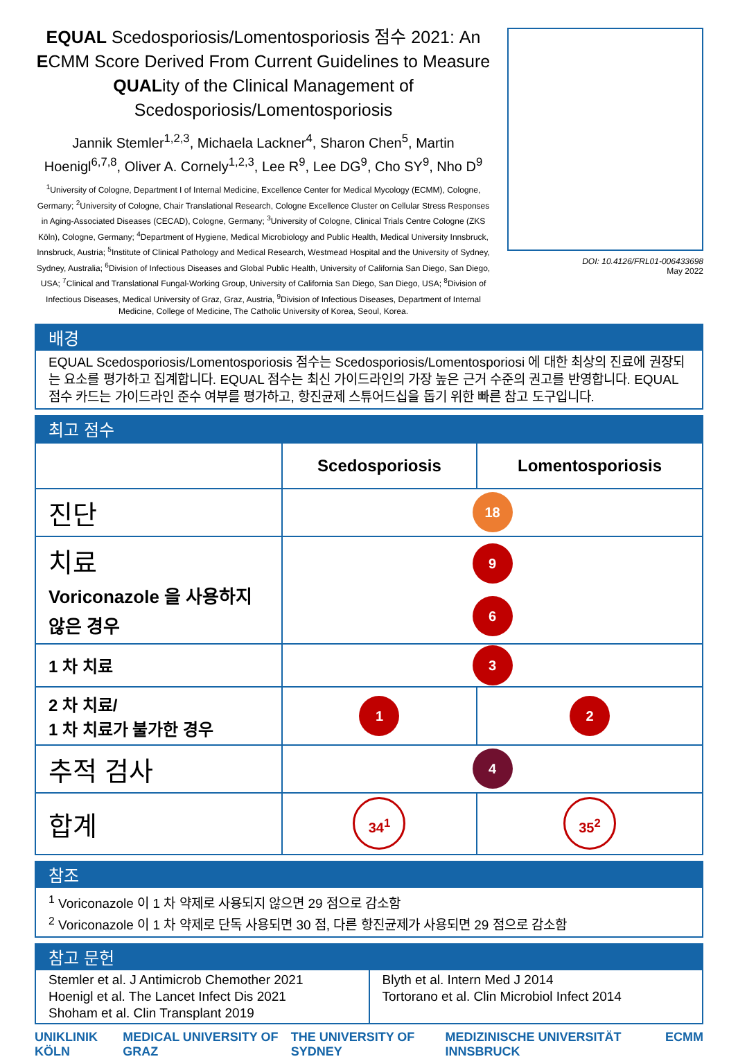EQUAL Scedosporiosis/Lomentosporiosis 점수 2021: An ECMM Score Derived From Current Guidelines to Measure QUALity of the Clinical Management of Scedosporiosis/Lomentosporiosis
Jannik Stemler<sup>1,2,3</sup>, Michaela Lackner<sup>4</sup>, Sharon Chen<sup>5</sup>, Martin Hoenigl<sup>6,7,8</sup>, Oliver A. Cornely<sup>1,2,3</sup>, Lee R<sup>9</sup>, Lee DG<sup>9</sup>, Cho SY<sup>9</sup>, Nho D<sup>9</sup>
<sup>1</sup> University of Cologne, Department I of Internal Medicine, Excellence Center for Medical Mycology (ECMM), Cologne, Germany; <sup>2</sup>University of Cologne, Chair Translational Research, Cologne Excellence Cluster on Cellular Stress Responses in Aging-Associated Diseases (CECAD), Cologne, Germany; <sup>3</sup>University of Cologne, Clinical Trials Centre Cologne (ZKS Köln), Cologne, Germany; <sup>4</sup>Department of Hygiene, Medical Microbiology and Public Health, Medical University Innsbruck, Innsbruck, Austria; <sup>5</sup>Institute of Clinical Pathology and Medical Research, Westmead Hospital and the University of Sydney, Sydney, Australia; <sup>6</sup>Division of Infectious Diseases and Global Public Health, University of California San Diego, San Diego, USA; <sup>7</sup>Clinical and Translational Fungal-Working Group, University of California San Diego, San Diego, USA; <sup>8</sup>Division of Infectious Diseases, Medical University of Graz, Graz, Austria, <sup>9</sup>Division of Infectious Diseases, Department of Internal Medicine, College of Medicine, The Catholic University of Korea, Seoul, Korea.
DOI: 10.4126/FRL01-006433698
May 2022
배경
EQUAL Scedosporiosis/Lomentosporiosis 점수는 Scedosporiosis/Lomentosporiosi 에 대한 최상의 진료에 권장되는 요소를 평가하고 집계합니다. EQUAL 점수는 최신 가이드라인의 가장 높은 근거 수준의 권고를 반영합니다. EQUAL 점수 카드는 가이드라인 준수 여부를 평가하고, 항진균제 스튜어드십을 돕기 위한 빠른 참고 도구입니다.
최고 점수
| | Scedosporiosis | Lomentosporiosis |
| --- | --- | --- |
| 진단 | 18 | |
| 치료 Voriconazole 을 사용하지 않은 경우 | 9 6 | |
| 1 차 치료 | 3 | |
| 2 차 치료/ 1 차 치료가 불가한 경우 | 1 | 2 |
| 추적 검사 | 4 | |
| 합계 | 34<sup>1</sup> | 35<sup>2</sup> |
참조
<sup>1</sup> Voriconazole 이 1 차 약제로 사용되지 않으면 29 점으로 감소함
<sup>2</sup> Voriconazole 이 1 차 약제로 단독 사용되면 30 점, 다른 항진균제가 사용되면 29 점으로 감소함
참고 문헌
Stemler et al. J Antimicrob Chemother 2021
Hoenigl et al. The Lancet Infect Dis 2021
Shoham et al. Clin Transplant 2019
Blyth et al. Intern Med J 2014
Tortorano et al. Clin Microbiol Infect 2014
UNIKLINIK KÖLN MEDICAL UNIVERSITY OF GRAZ THE UNIVERSITY OF SYDNEY MEDIZINISCHE UNIVERSITÄT INNSBRUCK ECMM